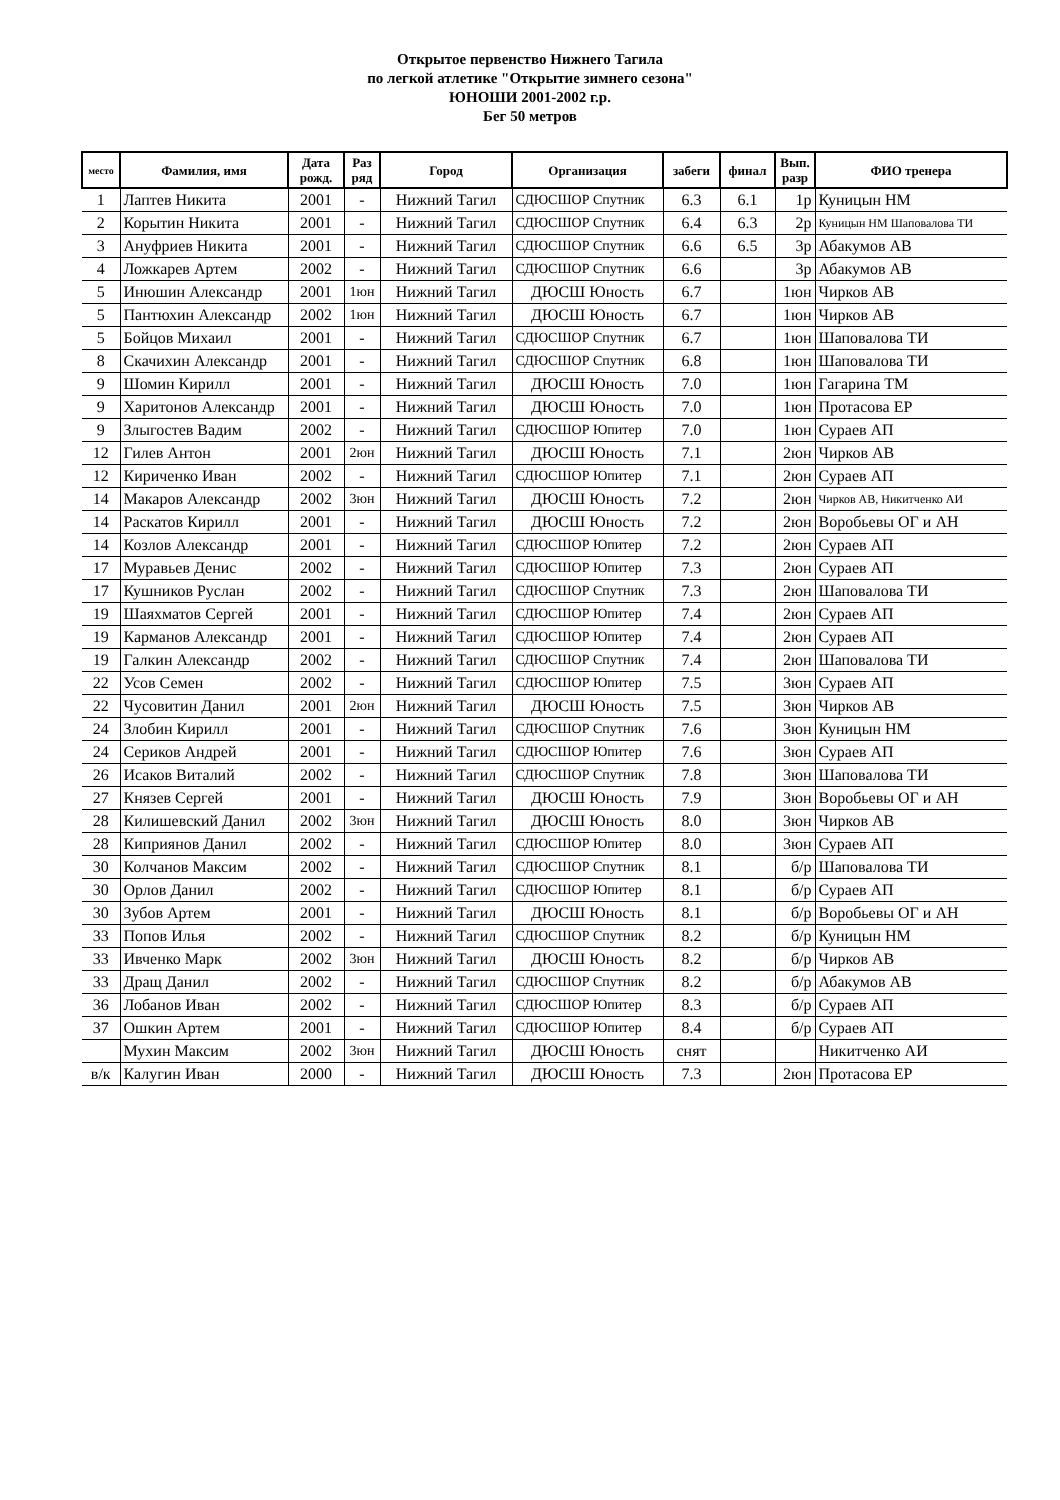Открытое первенство Нижнего Тагила
по легкой атлетике "Открытие зимнего сезона"
ЮНОШИ 2001-2002 г.р.
Бег 50 метров
| место | Фамилия, имя | Дата рожд. | Раз ряд | Город | Организация | забеги | финал | Вып. разр | ФИО тренера |
| --- | --- | --- | --- | --- | --- | --- | --- | --- | --- |
| 1 | Лаптев Никита | 2001 | - | Нижний Тагил | СДЮСШОР Спутник | 6.3 | 6.1 | 1р | Куницын НМ |
| 2 | Корытин Никита | 2001 | - | Нижний Тагил | СДЮСШОР Спутник | 6.4 | 6.3 | 2р | Куницын НМ Шаповалова ТИ |
| 3 | Ануфриев Никита | 2001 | - | Нижний Тагил | СДЮСШОР Спутник | 6.6 | 6.5 | 3р | Абакумов АВ |
| 4 | Ложкарев Артем | 2002 | - | Нижний Тагил | СДЮСШОР Спутник | 6.6 | | 3р | Абакумов АВ |
| 5 | Инюшин Александр | 2001 | 1юн | Нижний Тагил | ДЮСШ Юность | 6.7 | | 1юн | Чирков АВ |
| 5 | Пантюхин Александр | 2002 | 1юн | Нижний Тагил | ДЮСШ Юность | 6.7 | | 1юн | Чирков АВ |
| 5 | Бойцов Михаил | 2001 | - | Нижний Тагил | СДЮСШОР Спутник | 6.7 | | 1юн | Шаповалова ТИ |
| 8 | Скачихин Александр | 2001 | - | Нижний Тагил | СДЮСШОР Спутник | 6.8 | | 1юн | Шаповалова ТИ |
| 9 | Шомин Кирилл | 2001 | - | Нижний Тагил | ДЮСШ Юность | 7.0 | | 1юн | Гагарина ТМ |
| 9 | Харитонов Александр | 2001 | - | Нижний Тагил | ДЮСШ Юность | 7.0 | | 1юн | Протасова ЕР |
| 9 | Злыгостев Вадим | 2002 | - | Нижний Тагил | СДЮСШОР Юпитер | 7.0 | | 1юн | Сураев АП |
| 12 | Гилев Антон | 2001 | 2юн | Нижний Тагил | ДЮСШ Юность | 7.1 | | 2юн | Чирков АВ |
| 12 | Кириченко Иван | 2002 | - | Нижний Тагил | СДЮСШОР Юпитер | 7.1 | | 2юн | Сураев АП |
| 14 | Макаров Александр | 2002 | 3юн | Нижний Тагил | ДЮСШ Юность | 7.2 | | 2юн | Чирков АВ, Никитченко АИ |
| 14 | Раскатов Кирилл | 2001 | - | Нижний Тагил | ДЮСШ Юность | 7.2 | | 2юн | Воробьевы ОГ и АН |
| 14 | Козлов Александр | 2001 | - | Нижний Тагил | СДЮСШОР Юпитер | 7.2 | | 2юн | Сураев АП |
| 17 | Муравьев Денис | 2002 | - | Нижний Тагил | СДЮСШОР Юпитер | 7.3 | | 2юн | Сураев АП |
| 17 | Кушников Руслан | 2002 | - | Нижний Тагил | СДЮСШОР Спутник | 7.3 | | 2юн | Шаповалова ТИ |
| 19 | Шаяхматов Сергей | 2001 | - | Нижний Тагил | СДЮСШОР Юпитер | 7.4 | | 2юн | Сураев АП |
| 19 | Карманов Александр | 2001 | - | Нижний Тагил | СДЮСШОР Юпитер | 7.4 | | 2юн | Сураев АП |
| 19 | Галкин Александр | 2002 | - | Нижний Тагил | СДЮСШОР Спутник | 7.4 | | 2юн | Шаповалова ТИ |
| 22 | Усов Семен | 2002 | - | Нижний Тагил | СДЮСШОР Юпитер | 7.5 | | 3юн | Сураев АП |
| 22 | Чусовитин Данил | 2001 | 2юн | Нижний Тагил | ДЮСШ Юность | 7.5 | | 3юн | Чирков АВ |
| 24 | Злобин Кирилл | 2001 | - | Нижний Тагил | СДЮСШОР Спутник | 7.6 | | 3юн | Куницын НМ |
| 24 | Сериков Андрей | 2001 | - | Нижний Тагил | СДЮСШОР Юпитер | 7.6 | | 3юн | Сураев АП |
| 26 | Исаков Виталий | 2002 | - | Нижний Тагил | СДЮСШОР Спутник | 7.8 | | 3юн | Шаповалова ТИ |
| 27 | Князев Сергей | 2001 | - | Нижний Тагил | ДЮСШ Юность | 7.9 | | 3юн | Воробьевы ОГ и АН |
| 28 | Килишевский Данил | 2002 | 3юн | Нижний Тагил | ДЮСШ Юность | 8.0 | | 3юн | Чирков АВ |
| 28 | Киприянов Данил | 2002 | - | Нижний Тагил | СДЮСШОР Юпитер | 8.0 | | 3юн | Сураев АП |
| 30 | Колчанов Максим | 2002 | - | Нижний Тагил | СДЮСШОР Спутник | 8.1 | | б/р | Шаповалова ТИ |
| 30 | Орлов Данил | 2002 | - | Нижний Тагил | СДЮСШОР Юпитер | 8.1 | | б/р | Сураев АП |
| 30 | Зубов Артем | 2001 | - | Нижний Тагил | ДЮСШ Юность | 8.1 | | б/р | Воробьевы ОГ и АН |
| 33 | Попов Илья | 2002 | - | Нижний Тагил | СДЮСШОР Спутник | 8.2 | | б/р | Куницын НМ |
| 33 | Ивченко Марк | 2002 | 3юн | Нижний Тагил | ДЮСШ Юность | 8.2 | | б/р | Чирков АВ |
| 33 | Дращ Данил | 2002 | - | Нижний Тагил | СДЮСШОР Спутник | 8.2 | | б/р | Абакумов АВ |
| 36 | Лобанов Иван | 2002 | - | Нижний Тагил | СДЮСШОР Юпитер | 8.3 | | б/р | Сураев АП |
| 37 | Ошкин Артем | 2001 | - | Нижний Тагил | СДЮСШОР Юпитер | 8.4 | | б/р | Сураев АП |
| | Мухин Максим | 2002 | 3юн | Нижний Тагил | ДЮСШ Юность | снят | | | Никитченко АИ |
| в/к | Калугин Иван | 2000 | - | Нижний Тагил | ДЮСШ Юность | 7.3 | | 2юн | Протасова ЕР |